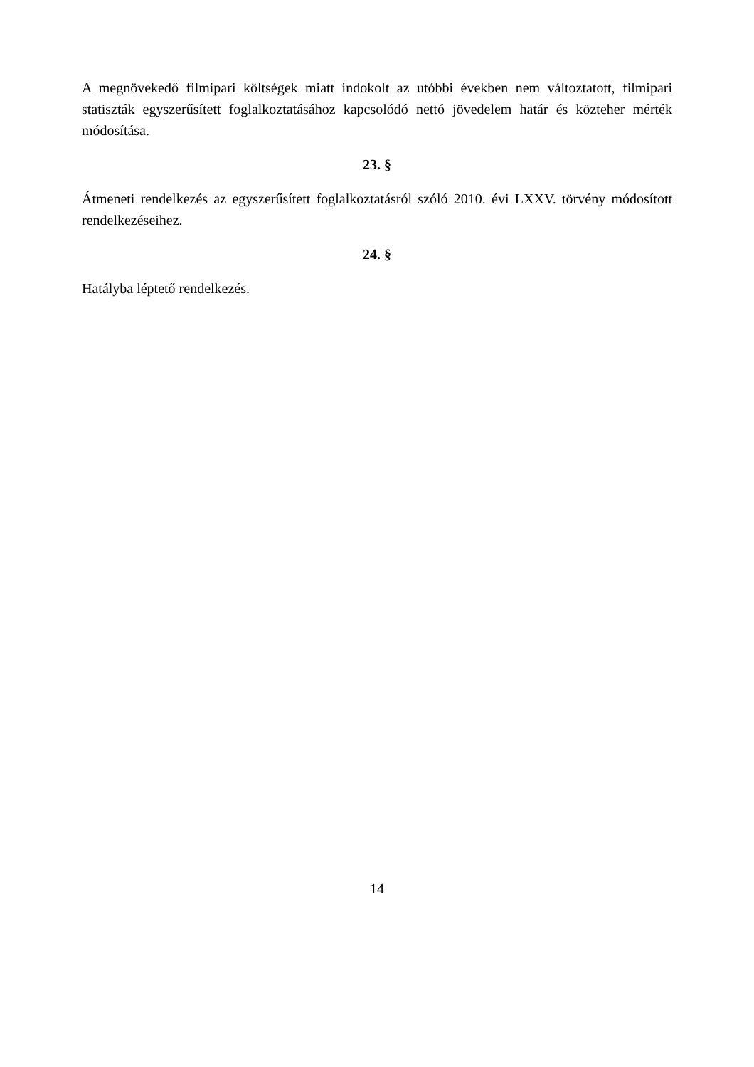A megnövekedő filmipari költségek miatt indokolt az utóbbi években nem változtatott, filmipari statiszták egyszerűsített foglalkoztatásához kapcsolódó nettó jövedelem határ és közteher mérték módosítása.
23. §
Átmeneti rendelkezés az egyszerűsített foglalkoztatásról szóló 2010. évi LXXV. törvény módosított rendelkezéseihez.
24. §
Hatályba léptető rendelkezés.
14